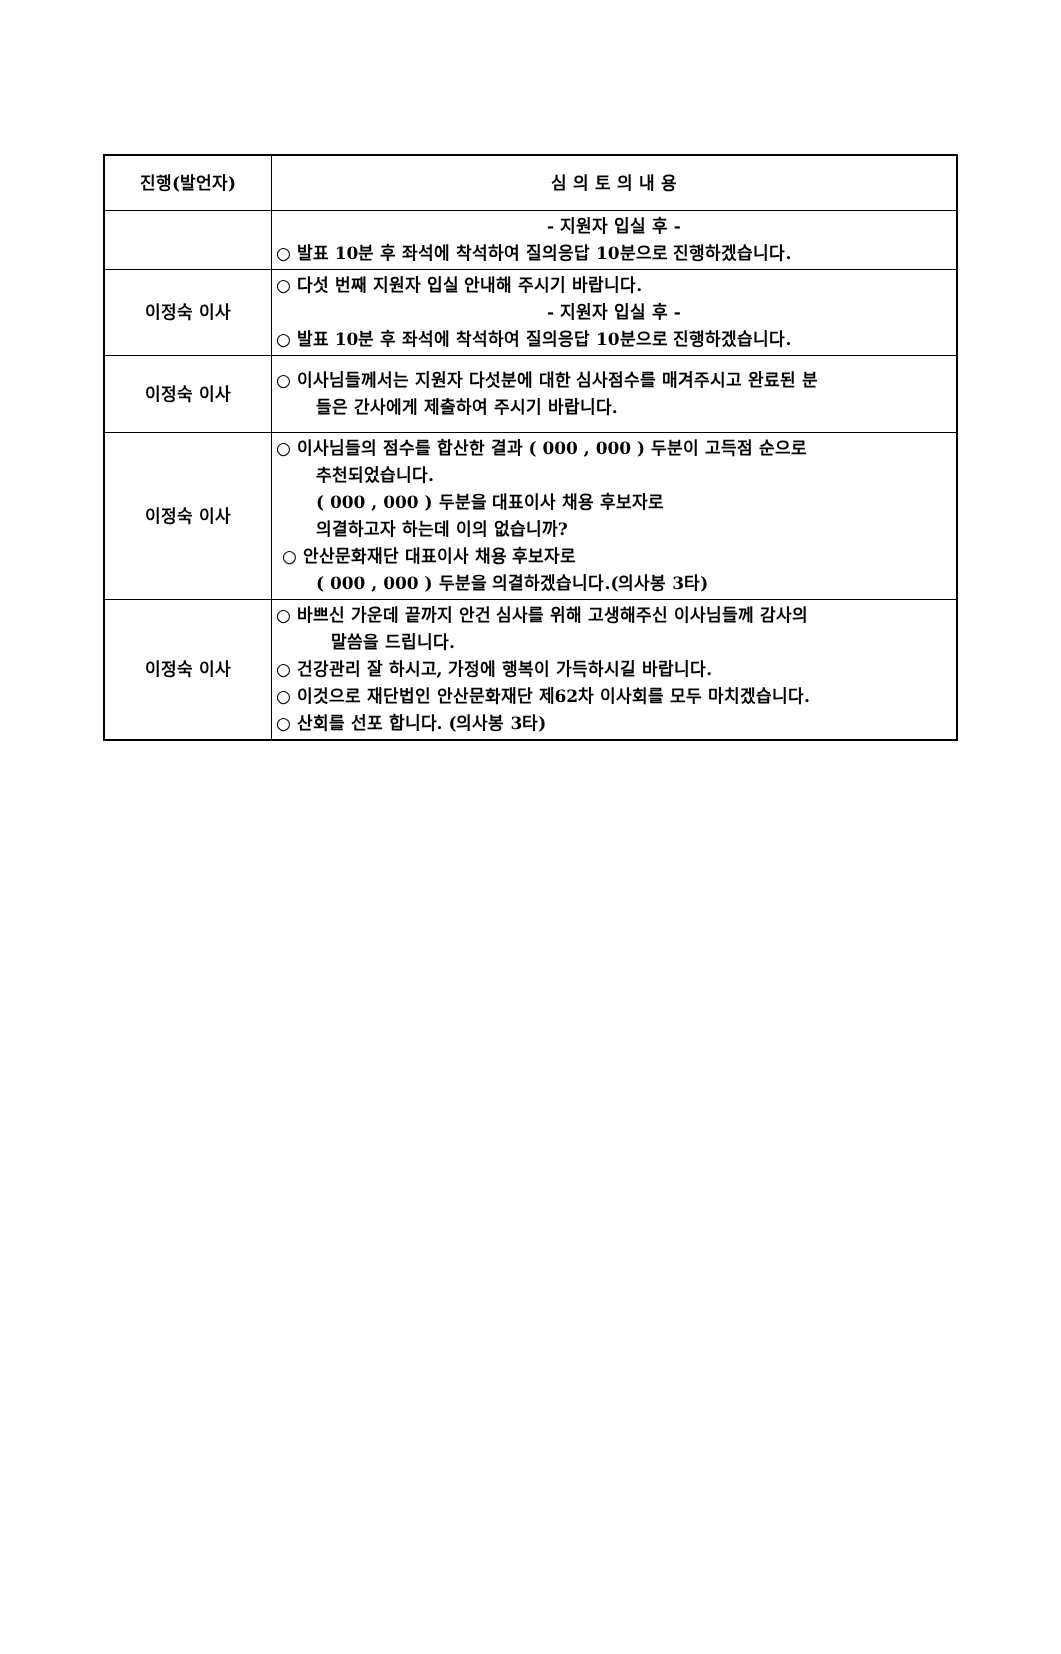| 진행(발언자) | 심 의 토 의 내 용 |
| --- | --- |
| | - 지원자 입실 후 - ○ 발표 10분 후 좌석에 착석하여 질의응답 10분으로 진행하겠습니다. |
| 이정숙 이사 | ○ 다섯 번째 지원자 입실 안내해 주시기 바랍니다. - 지원자 입실 후 - ○ 발표 10분 후 좌석에 착석하여 질의응답 10분으로 진행하겠습니다. |
| 이정숙 이사 | ○ 이사님들께서는 지원자 다섯분에 대한 심사점수를 매겨주시고 완료된 분 들은 간사에게 제출하여 주시기 바랍니다. |
| 이정숙 이사 | ○ 이사님들의 점수를 합산한 결과 ( 000 , 000 ) 두분이 고득점 순으로 추천되었습니다. ( 000 , 000 ) 두분을 대표이사 채용 후보자로 의결하고자 하는데 이의 없습니까? ○ 안산문화재단 대표이사 채용 후보자로 ( 000 , 000 ) 두분을 의결하겠습니다.(의사봉 3타) |
| 이정숙 이사 | ○ 바쁘신 가운데 끝까지 안건 심사를 위해 고생해주신 이사님들께 감사의 말씀을 드립니다. ○ 건강관리 잘 하시고, 가정에 행복이 가득하시길 바랍니다. ○ 이것으로 재단법인 안산문화재단 제62차 이사회를 모두 마치겠습니다. ○ 산회를 선포 합니다. (의사봉 3타) |